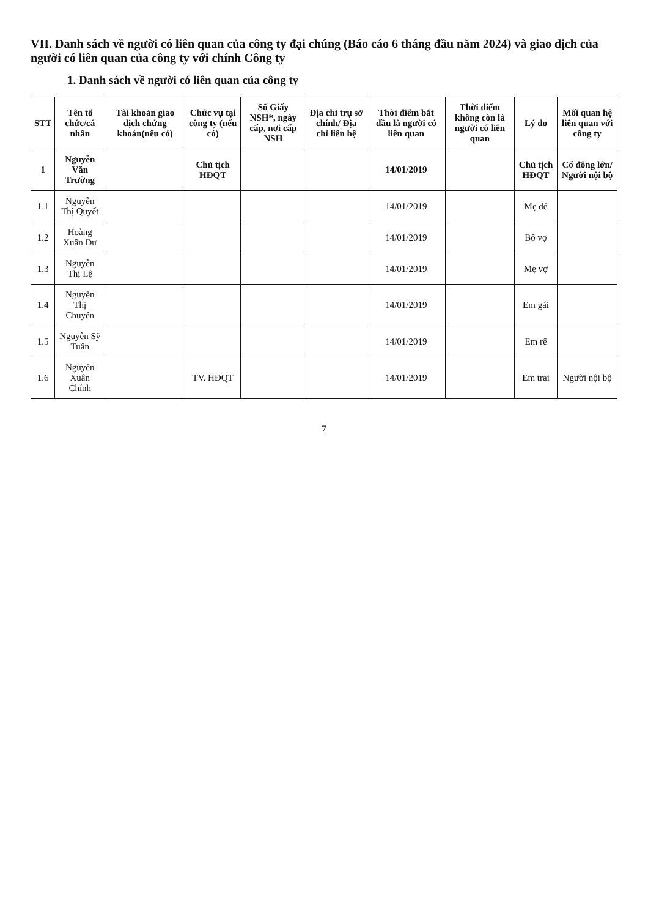VII. Danh sách về người có liên quan của công ty đại chúng (Báo cáo 6 tháng đầu năm 2024) và giao dịch của người có liên quan của công ty với chính Công ty
1. Danh sách về người có liên quan của công ty
| STT | Tên tổ chức/cá nhân | Tài khoản giao dịch chứng khoán(nếu có) | Chức vụ tại công ty (nếu có) | Số Giấy NSH*, ngày cấp, nơi cấp NSH | Địa chỉ trụ sở chính/ Địa chỉ liên hệ | Thời điểm bắt đầu là người có liên quan | Thời điểm không còn là người có liên quan | Lý do | Mối quan hệ liên quan với công ty |
| --- | --- | --- | --- | --- | --- | --- | --- | --- | --- |
| 1 | Nguyễn Văn Trường | | Chủ tịch HĐQT | | | 14/01/2019 | | Chủ tịch HĐQT | Cổ đông lớn/ Người nội bộ |
| 1.1 | Nguyễn Thị Quyết | | | | | 14/01/2019 | | Mẹ đẻ | |
| 1.2 | Hoàng Xuân Dư | | | | | 14/01/2019 | | Bố vợ | |
| 1.3 | Nguyễn Thị Lệ | | | | | 14/01/2019 | | Mẹ vợ | |
| 1.4 | Nguyễn Thị Chuyên | | | | | 14/01/2019 | | Em gái | |
| 1.5 | Nguyễn Sỹ Tuấn | | | | | 14/01/2019 | | Em rể | |
| 1.6 | Nguyễn Xuân Chính | | TV. HĐQT | | | 14/01/2019 | | Em trai | Người nội bộ |
7